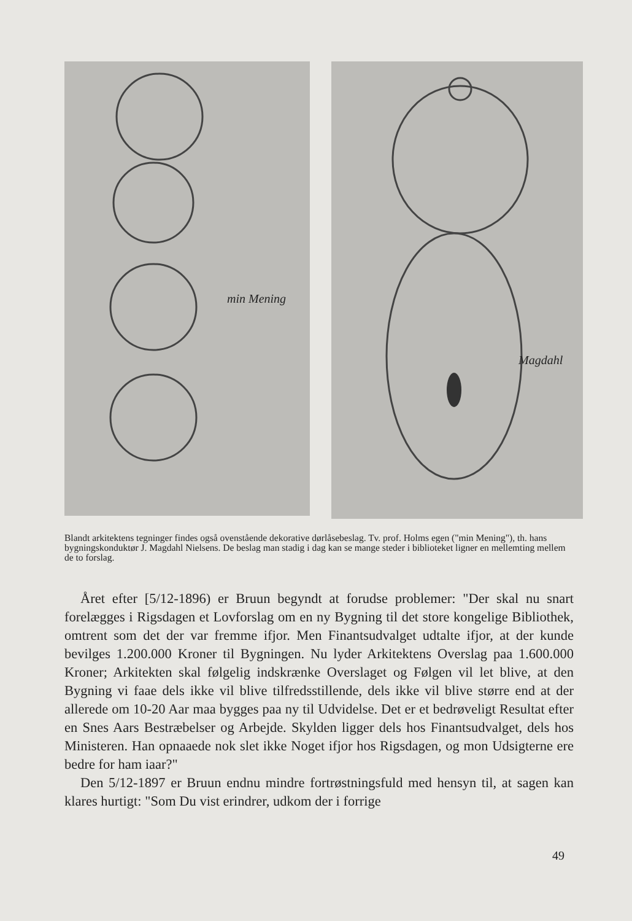min Mening
Magdahl
Blandt arkitektens tegninger findes også ovenstående dekorative dørlåsebeslag. Tv. prof. Holms egen ("min Mening"), th. hans bygningskonduktør J. Magdahl Nielsens. De beslag man stadig i dag kan se mange steder i biblioteket ligner en mellemting mellem de to forslag.
Året efter [5/12-1896) er Bruun begyndt at forudse problemer: "Der skal nu snart forelægges i Rigsdagen et Lovforslag om en ny Bygning til det store kongelige Bibliothek, omtrent som det der var fremme ifjor. Men Finantsudvalget udtalte ifjor, at der kunde bevilges 1.200.000 Kroner til Bygningen. Nu lyder Arkitektens Overslag paa 1.600.000 Kroner; Arkitekten skal følgelig indskrænke Overslaget og Følgen vil let blive, at den Bygning vi faae dels ikke vil blive tilfredsstillende, dels ikke vil blive større end at der allerede om 10-20 Aar maa bygges paa ny til Udvidelse. Det er et bedrøveligt Resultat efter en Snes Aars Bestræbelser og Arbejde. Skylden ligger dels hos Finantsudvalget, dels hos Ministeren. Han opnaaede nok slet ikke Noget ifjor hos Rigsdagen, og mon Udsigterne ere bedre for ham iaar?"
Den 5/12-1897 er Bruun endnu mindre fortrøstningsfuld med hensyn til, at sagen kan klares hurtigt: "Som Du vist erindrer, udkom der i forrige
49